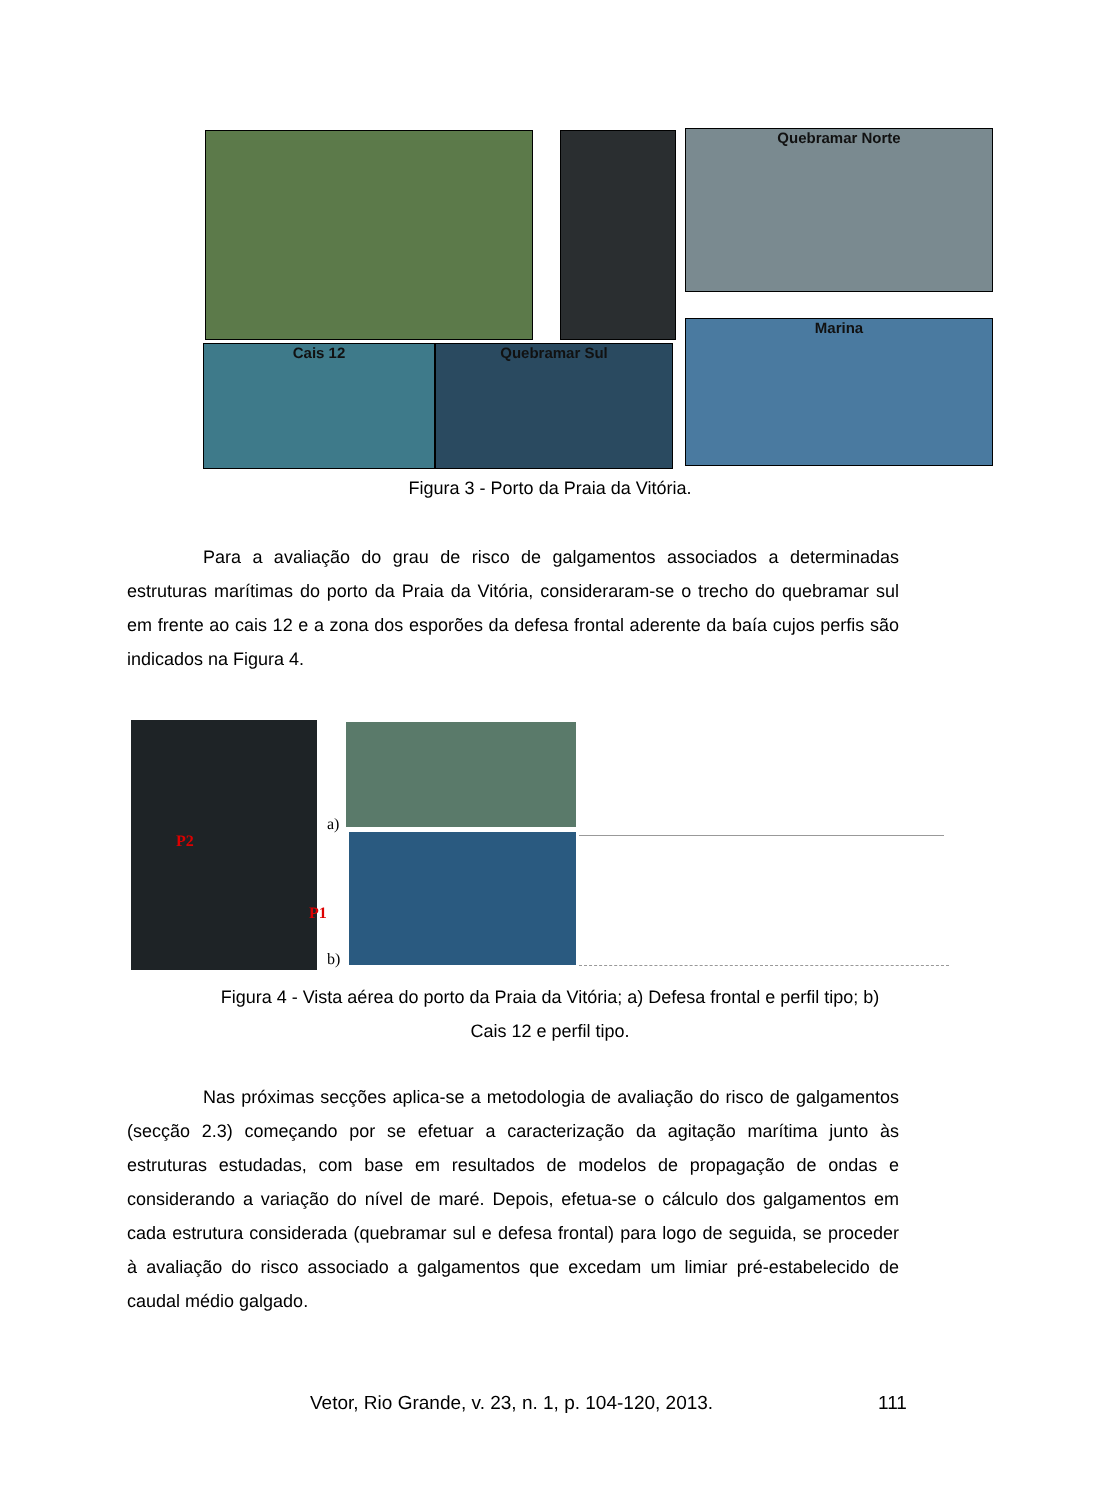Quebramar Norte
Cais 12 Quebramar Sul
Marina
Figura 3 - Porto da Praia da Vitória.
Para a avaliação do grau de risco de galgamentos associados a determinadas estruturas marítimas do porto da Praia da Vitória, consideraram-se o trecho do quebramar sul em frente ao cais 12 e a zona dos esporões da defesa frontal aderente da baía cujos perfis são indicados na Figura 4.
P2
P1
a)
b)
Figura 4 - Vista aérea do porto da Praia da Vitória; a) Defesa frontal e perfil tipo; b) Cais 12 e perfil tipo.
Nas próximas secções aplica-se a metodologia de avaliação do risco de galgamentos (secção 2.3) começando por se efetuar a caracterização da agitação marítima junto às estruturas estudadas, com base em resultados de modelos de propagação de ondas e considerando a variação do nível de maré. Depois, efetua-se o cálculo dos galgamentos em cada estrutura considerada (quebramar sul e defesa frontal) para logo de seguida, se proceder à avaliação do risco associado a galgamentos que excedam um limiar pré-estabelecido de caudal médio galgado.
Vetor, Rio Grande, v. 23, n. 1, p. 104-120, 2013.
111